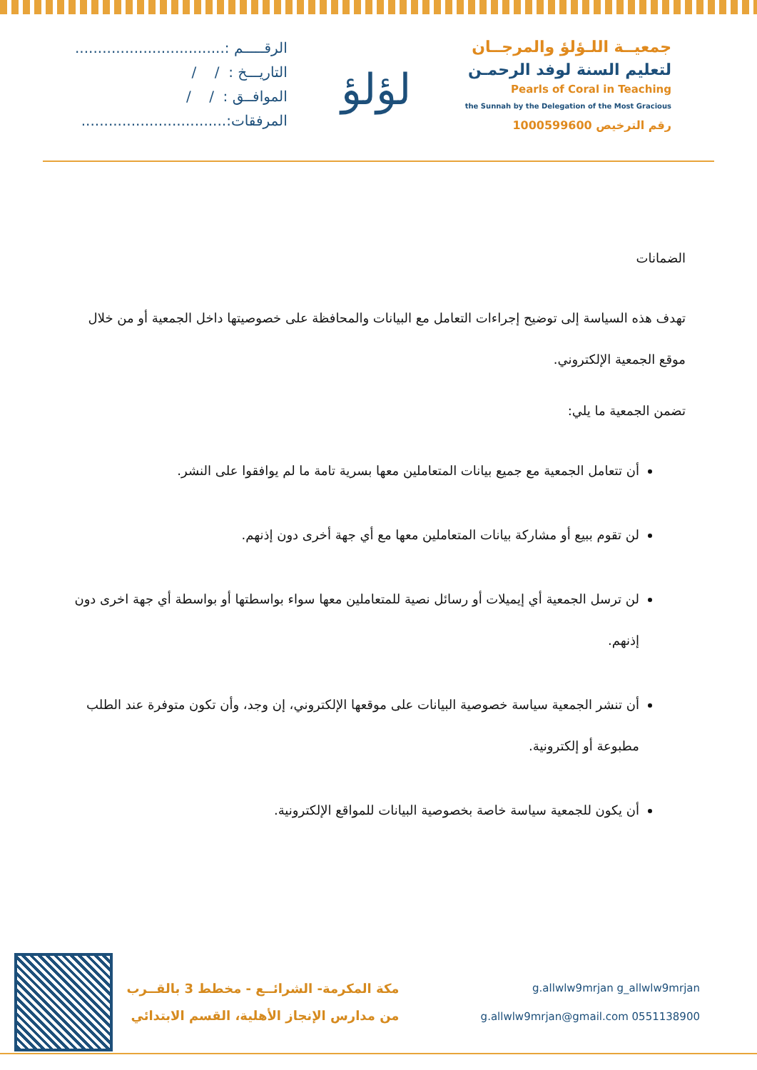جمعيــة اللـؤلؤ والمرجــان
لتعليم السنة لوفد الرحمـن
Pearls of Coral in Teaching
the Sunnah by the Delegation of the Most Gracious
رقم الترخيص 1000599600
لؤلؤ
الرقـــــم :.................................
التاريـــخ : / /
الموافــق : / /
المرفقات:................................
الضمانات
تهدف هذه السياسة إلى توضيح إجراءات التعامل مع البيانات والمحافظة على خصوصيتها داخل الجمعية أو من خلال موقع الجمعية الإلكتروني.
تضمن الجمعية ما يلي:
أن تتعامل الجمعية مع جميع بيانات المتعاملين معها بسرية تامة ما لم يوافقوا على النشر.
لن تقوم ببيع أو مشاركة بيانات المتعاملين معها مع أي جهة أخرى دون إذنهم.
لن ترسل الجمعية أي إيميلات أو رسائل نصية للمتعاملين معها سواء بواسطتها أو بواسطة أي جهة اخرى دون إذنهم.
أن تنشر الجمعية سياسة خصوصية البيانات على موقعها الإلكتروني، إن وجد، وأن تكون متوفرة عند الطلب مطبوعة أو إلكترونية.
أن يكون للجمعية سياسة خاصة بخصوصية البيانات للمواقع الإلكترونية.
g.allwlw9mrjan g_allwlw9mrjan
g.allwlw9mrjan@gmail.com 0551138900
مكة المكرمة- الشرائــع - مخطط 3 بالقــرب
من مدارس الإنجاز الأهلية، القسم الابتدائي